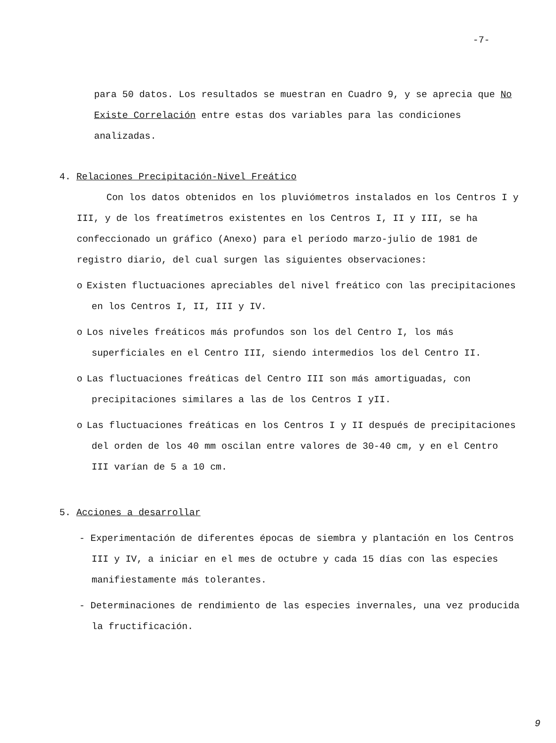-7-
para 50 datos. Los resultados se muestran en Cuadro 9, y se aprecia que No Existe Correlación entre estas dos variables para las condiciones analizadas.
4. Relaciones Precipitación-Nivel Freático
Con los datos obtenidos en los pluviómetros instalados en los Centros I y III, y de los freatímetros existentes en los Centros I, II y III, se ha confeccionado un gráfico (Anexo) para el período marzo-julio de 1981 de registro diario, del cual surgen las siguientes observaciones:
o Existen fluctuaciones apreciables del nivel freático con las precipitaciones en los Centros I, II, III y IV.
o Los niveles freáticos más profundos son los del Centro I, los más superficiales en el Centro III, siendo intermedios los del Centro II.
o Las fluctuaciones freáticas del Centro III son más amortiguadas, con precipitaciones similares a las de los Centros I yII.
o Las fluctuaciones freáticas en los Centros I y II después de precipitaciones del orden de los 40 mm oscilan entre valores de 30-40 cm, y en el Centro III varían de 5 a 10 cm.
5. Acciones a desarrollar
- Experimentación de diferentes épocas de siembra y plantación en los Centros III y IV, a iniciar en el mes de octubre y cada 15 días con las especies manifiestamente más tolerantes.
- Determinaciones de rendimiento de las especies invernales, una vez producida la fructificación.
9